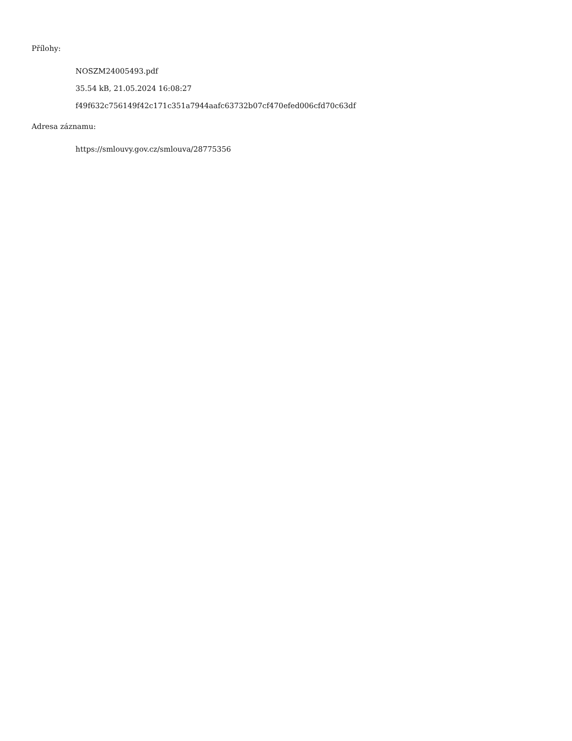Přílohy:
NOSZM24005493.pdf
35.54 kB, 21.05.2024 16:08:27
f49f632c756149f42c171c351a7944aafc63732b07cf470efed006cfd70c63df
Adresa záznamu:
https://smlouvy.gov.cz/smlouva/28775356